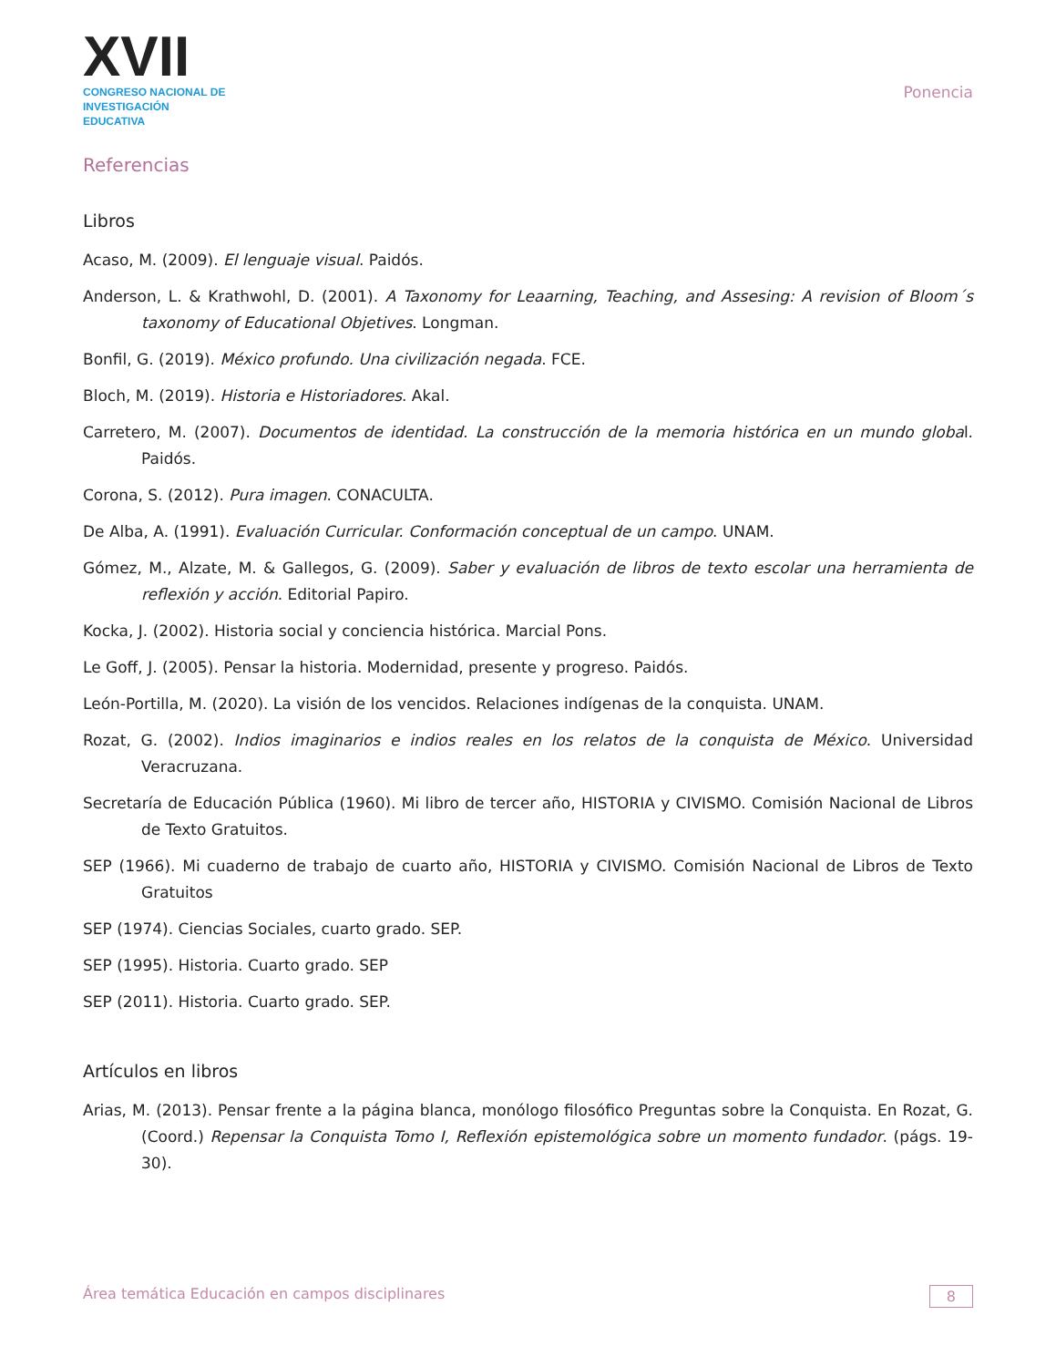XVII
CONGRESO NACIONAL DE
INVESTIGACIÓN EDUCATIVA
Ponencia
Referencias
Libros
Acaso, M. (2009). El lenguaje visual. Paidós.
Anderson, L. & Krathwohl, D. (2001). A Taxonomy for Leaarning, Teaching, and Assesing: A revision of Bloom´s taxonomy of Educational Objetives. Longman.
Bonfil, G. (2019). México profundo. Una civilización negada. FCE.
Bloch, M. (2019). Historia e Historiadores. Akal.
Carretero, M. (2007). Documentos de identidad. La construcción de la memoria histórica en un mundo global. Paidós.
Corona, S. (2012). Pura imagen. CONACULTA.
De Alba, A. (1991). Evaluación Curricular. Conformación conceptual de un campo. UNAM.
Gómez, M., Alzate, M. & Gallegos, G. (2009). Saber y evaluación de libros de texto escolar una herramienta de reflexión y acción. Editorial Papiro.
Kocka, J. (2002). Historia social y conciencia histórica. Marcial Pons.
Le Goff, J. (2005). Pensar la historia. Modernidad, presente y progreso. Paidós.
León-Portilla, M. (2020). La visión de los vencidos. Relaciones indígenas de la conquista. UNAM.
Rozat, G. (2002). Indios imaginarios e indios reales en los relatos de la conquista de México. Universidad Veracruzana.
Secretaría de Educación Pública (1960). Mi libro de tercer año, HISTORIA y CIVISMO. Comisión Nacional de Libros de Texto Gratuitos.
SEP (1966). Mi cuaderno de trabajo de cuarto año, HISTORIA y CIVISMO. Comisión Nacional de Libros de Texto Gratuitos
SEP (1974). Ciencias Sociales, cuarto grado. SEP.
SEP (1995). Historia. Cuarto grado. SEP
SEP (2011). Historia. Cuarto grado. SEP.
Artículos en libros
Arias, M. (2013). Pensar frente a la página blanca, monólogo filosófico Preguntas sobre la Conquista. En Rozat, G. (Coord.) Repensar la Conquista Tomo I, Reflexión epistemológica sobre un momento fundador. (págs. 19-30).
Área temática Educación en campos disciplinares 8